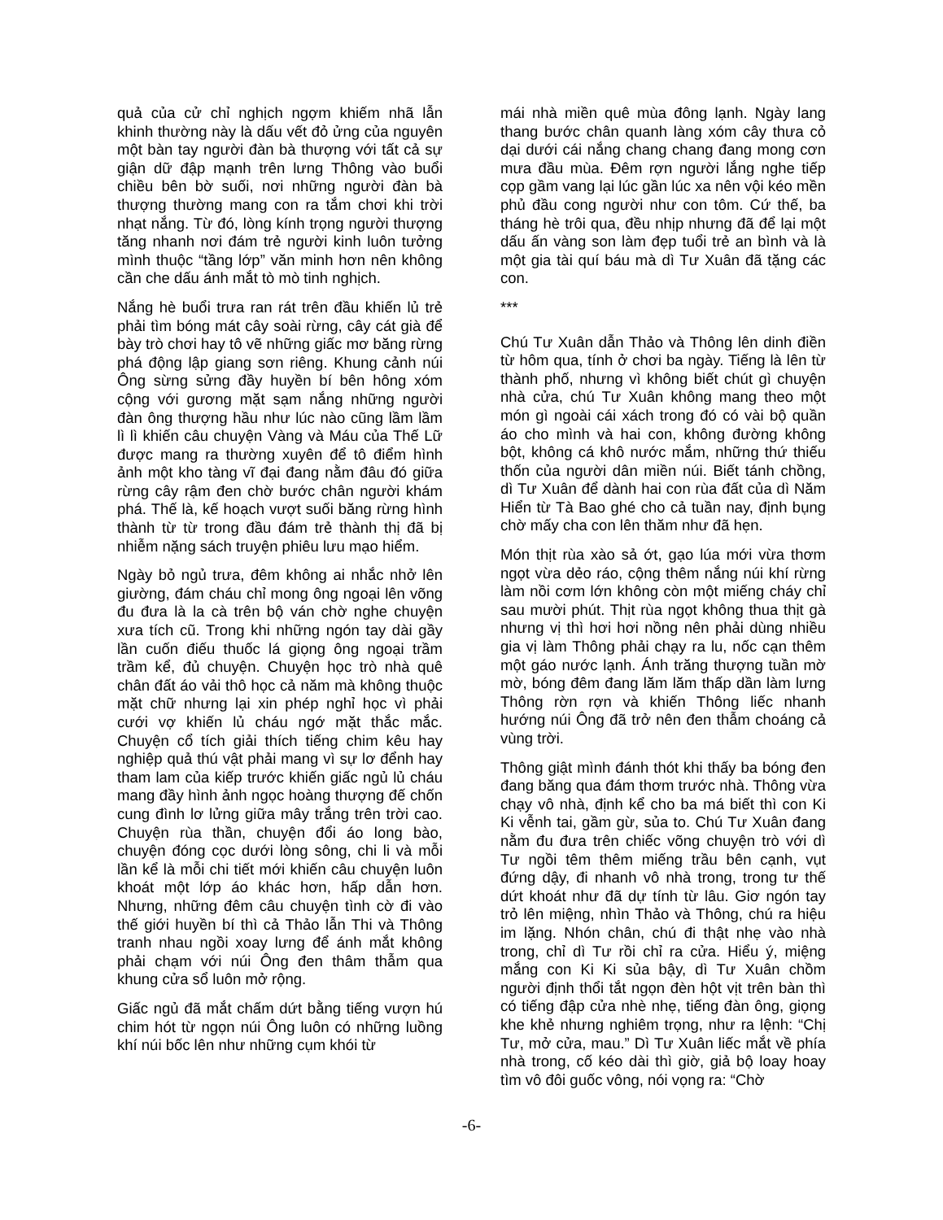quả của cử chỉ nghịch ngợm khiếm nhã lẫn khinh thường này là dấu vết đỏ ửng của nguyên một bàn tay người đàn bà thượng với tất cả sự giận dữ đập mạnh trên lưng Thông vào buổi chiều bên bờ suối, nơi những người đàn bà thượng thường mang con ra tắm chơi khi trời nhạt nắng. Từ đó, lòng kính trọng người thượng tăng nhanh nơi đám trẻ người kinh luôn tưởng mình thuộc “tầng lớp” văn minh hơn nên không cần che dấu ánh mắt tò mò tinh nghịch.
Nắng hè buổi trưa ran rát trên đầu khiến lủ trẻ phải tìm bóng mát cây soài rừng, cây cát già để bày trò chơi hay tô vẽ những giấc mơ băng rừng phá động lập giang sơn riêng. Khung cảnh núi Ông sừng sửng đầy huyền bí bên hông xóm cộng với gương mặt sạm nắng những người đàn ông thượng hầu như lúc nào cũng lầm lầm lì lì khiến câu chuyện Vàng và Máu của Thế Lữ được mang ra thường xuyên để tô điểm hình ảnh một kho tàng vĩ đại đang nằm đâu đó giữa rừng cây rậm đen chờ bước chân người khám phá. Thế là, kế hoạch vượt suối băng rừng hình thành từ từ trong đầu đám trẻ thành thị đã bị nhiễm nặng sách truyện phiêu lưu mạo hiểm.
Ngày bỏ ngủ trưa, đêm không ai nhắc nhở lên giường, đám cháu chỉ mong ông ngoại lên võng đu đưa là la cà trên bộ ván chờ nghe chuyện xưa tích cũ. Trong khi những ngón tay dài gầy lần cuốn điếu thuốc lá giọng ông ngoại trầm trầm kể, đủ chuyện. Chuyện học trò nhà quê chân đất áo vải thô học cả năm mà không thuộc mặt chữ nhưng lại xin phép nghỉ học vì phải cưới vợ khiến lủ cháu ngớ mặt thắc mắc. Chuyện cổ tích giải thích tiếng chim kêu hay nghiệp quả thú vật phải mang vì sự lơ đểnh hay tham lam của kiếp trước khiến giấc ngủ lủ cháu mang đầy hình ảnh ngọc hoàng thượng đế chốn cung đình lơ lửng giữa mây trắng trên trời cao. Chuyện rùa thần, chuyện đổi áo long bào, chuyện đóng cọc dưới lòng sông, chi li và mỗi lần kể là mỗi chi tiết mới khiến câu chuyện luôn khoát một lớp áo khác hơn, hấp dẫn hơn. Nhưng, những đêm câu chuyện tình cờ đi vào thế giới huyền bí thì cả Thảo lẫn Thi và Thông tranh nhau ngồi xoay lưng để ánh mắt không phải chạm với núi Ông đen thâm thẫm qua khung cửa sổ luôn mở rộng.
Giấc ngủ đã mắt chấm dứt bằng tiếng vượn hú chim hót từ ngọn núi Ông luôn có những luồng khí núi bốc lên như những cụm khói từ
mái nhà miền quê mùa đông lạnh. Ngày lang thang bước chân quanh làng xóm cây thưa cỏ dại dưới cái nắng chang chang đang mong cơn mưa đầu mùa. Đêm rợn người lắng nghe tiếp cọp gầm vang lại lúc gần lúc xa nên vội kéo mền phủ đầu cong người như con tôm. Cứ thế, ba tháng hè trôi qua, đều nhịp nhưng đã để lại một dấu ấn vàng son làm đẹp tuổi trẻ an bình và là một gia tài quí báu mà dì Tư Xuân đã tặng các con.
***
Chú Tư Xuân dẫn Thảo và Thông lên dinh điền từ hôm qua, tính ở chơi ba ngày. Tiếng là lên từ thành phố, nhưng vì không biết chút gì chuyện nhà cửa, chú Tư Xuân không mang theo một món gì ngoài cái xách trong đó có vài bộ quần áo cho mình và hai con, không đường không bột, không cá khô nước mắm, những thứ thiếu thốn của người dân miền núi. Biết tánh chồng, dì Tư Xuân để dành hai con rùa đất của dì Năm Hiển từ Tà Bao ghé cho cả tuần nay, định bụng chờ mấy cha con lên thăm như đã hẹn.
Món thịt rùa xào sả ớt, gạo lúa mới vừa thơm ngọt vừa dẻo ráo, cộng thêm nắng núi khí rừng làm nồi cơm lớn không còn một miếng cháy chỉ sau mười phút. Thịt rùa ngọt không thua thịt gà nhưng vị thì hơi hơi nồng nên phải dùng nhiều gia vị làm Thông phải chạy ra lu, nốc cạn thêm một gáo nước lạnh. Ánh trăng thượng tuần mờ mờ, bóng đêm đang lăm lăm thấp dần làm lưng Thông rờn rợn và khiến Thông liếc nhanh hướng núi Ông đã trở nên đen thẫm choáng cả vùng trời.
Thông giật mình đánh thót khi thấy ba bóng đen đang băng qua đám thơm trước nhà. Thông vừa chạy vô nhà, định kể cho ba má biết thì con Ki Ki vễnh tai, gầm gừ, sủa to. Chú Tư Xuân đang nằm đu đưa trên chiếc võng chuyện trò với dì Tư ngồi têm thêm miếng trầu bên cạnh, vụt đứng dậy, đi nhanh vô nhà trong, trong tư thế dứt khoát như đã dự tính từ lâu. Giơ ngón tay trỏ lên miệng, nhìn Thảo và Thông, chú ra hiệu im lặng. Nhón chân, chú đi thật nhẹ vào nhà trong, chỉ dì Tư rồi chỉ ra cửa. Hiểu ý, miệng mắng con Ki Ki sủa bậy, dì Tư Xuân chồm người định thổi tắt ngọn đèn hột vịt trên bàn thì có tiếng đập cửa nhè nhẹ, tiếng đàn ông, giọng khe khẻ nhưng nghiêm trọng, như ra lệnh: “Chị Tư, mở cửa, mau.” Dì Tư Xuân liếc mắt về phía nhà trong, cố kéo dài thì giờ, giả bộ loay hoay tìm vô đôi guốc vông, nói vọng ra: “Chờ
-6-